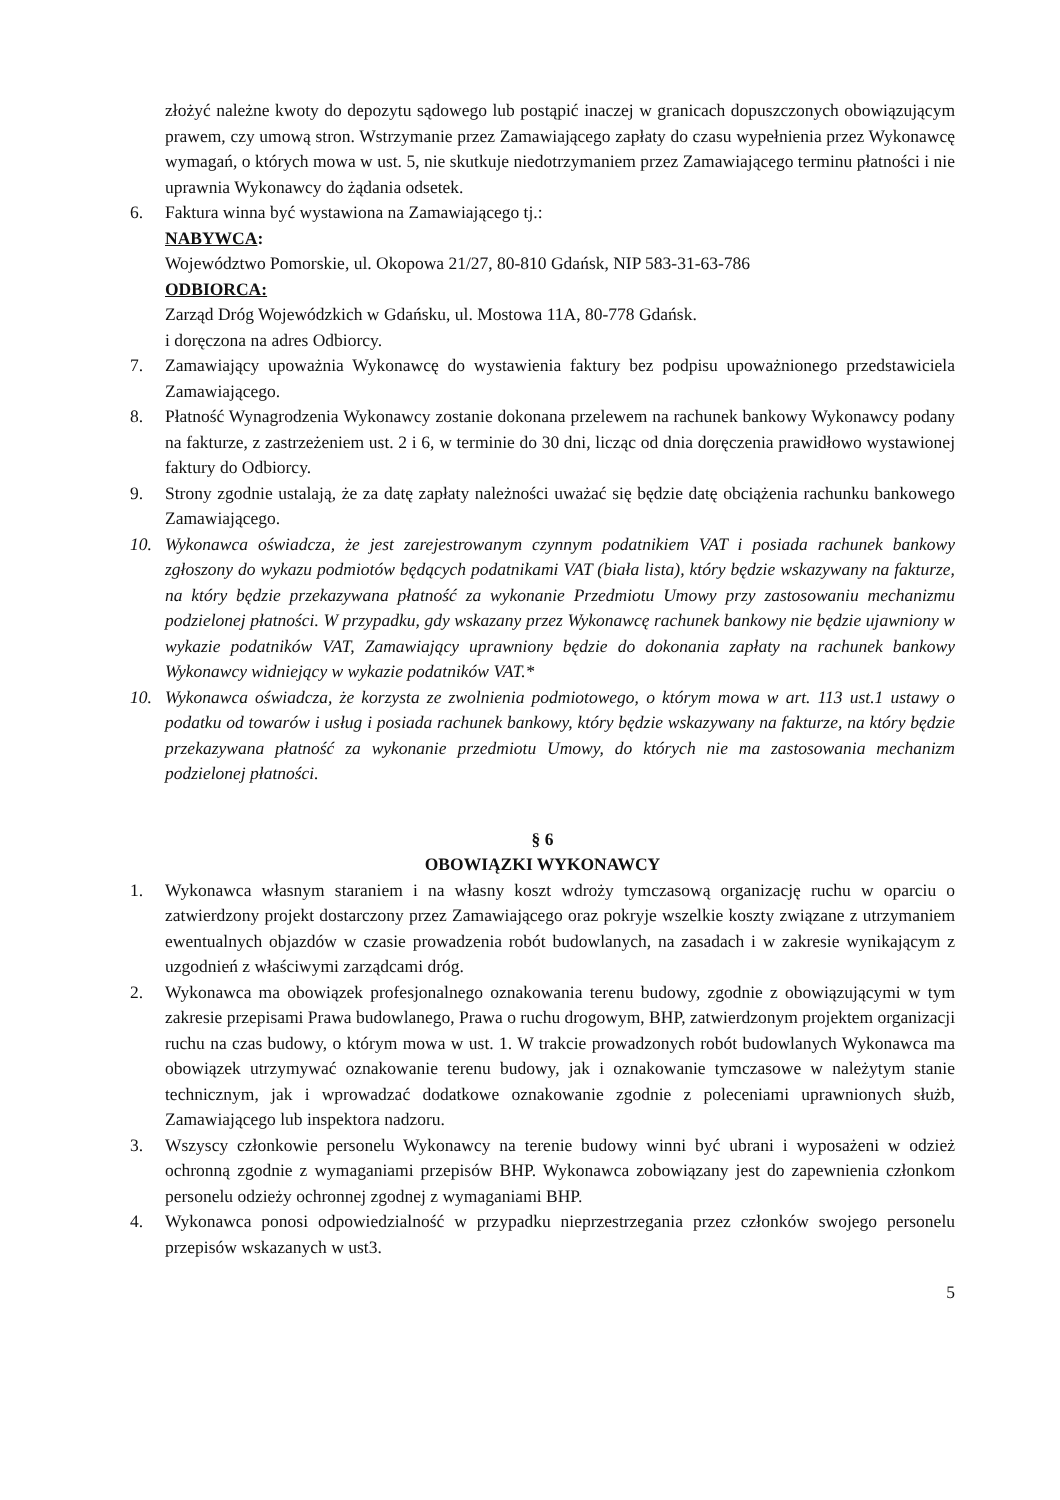złożyć należne kwoty do depozytu sądowego lub postąpić inaczej w granicach dopuszczonych obowiązującym prawem, czy umową stron. Wstrzymanie przez Zamawiającego zapłaty do czasu wypełnienia przez Wykonawcę wymagań, o których mowa w ust. 5, nie skutkuje niedotrzymaniem przez Zamawiającego terminu płatności i nie uprawnia Wykonawcy do żądania odsetek.
6. Faktura winna być wystawiona na Zamawiającego tj.:
NABYWCA:
Województwo Pomorskie, ul. Okopowa 21/27, 80-810 Gdańsk, NIP 583-31-63-786
ODBIORCA:
Zarząd Dróg Wojewódzkich w Gdańsku, ul. Mostowa 11A, 80-778 Gdańsk.
i doręczona na adres Odbiorcy.
7. Zamawiający upoważnia Wykonawcę do wystawienia faktury bez podpisu upoważnionego przedstawiciela Zamawiającego.
8. Płatność Wynagrodzenia Wykonawcy zostanie dokonana przelewem na rachunek bankowy Wykonawcy podany na fakturze, z zastrzeżeniem ust. 2 i 6, w terminie do 30 dni, licząc od dnia doręczenia prawidłowo wystawionej faktury do Odbiorcy.
9. Strony zgodnie ustalają, że za datę zapłaty należności uważać się będzie datę obciążenia rachunku bankowego Zamawiającego.
10. Wykonawca oświadcza, że jest zarejestrowanym czynnym podatnikiem VAT i posiada rachunek bankowy zgłoszony do wykazu podmiotów będących podatnikami VAT (biała lista), który będzie wskazywany na fakturze, na który będzie przekazywana płatność za wykonanie Przedmiotu Umowy przy zastosowaniu mechanizmu podzielonej płatności. W przypadku, gdy wskazany przez Wykonawcę rachunek bankowy nie będzie ujawniony w wykazie podatników VAT, Zamawiający uprawniony będzie do dokonania zapłaty na rachunek bankowy Wykonawcy widniejący w wykazie podatników VAT.*
10. Wykonawca oświadcza, że korzysta ze zwolnienia podmiotowego, o którym mowa w art. 113 ust.1 ustawy o podatku od towarów i usług i posiada rachunek bankowy, który będzie wskazywany na fakturze, na który będzie przekazywana płatność za wykonanie przedmiotu Umowy, do których nie ma zastosowania mechanizm podzielonej płatności.
§ 6
OBOWIĄZKI WYKONAWCY
1. Wykonawca własnym staraniem i na własny koszt wdroży tymczasową organizację ruchu w oparciu o zatwierdzony projekt dostarczony przez Zamawiającego oraz pokryje wszelkie koszty związane z utrzymaniem ewentualnych objazdów w czasie prowadzenia robót budowlanych, na zasadach i w zakresie wynikającym z uzgodnień z właściwymi zarządcami dróg.
2. Wykonawca ma obowiązek profesjonalnego oznakowania terenu budowy, zgodnie z obowiązującymi w tym zakresie przepisami Prawa budowlanego, Prawa o ruchu drogowym, BHP, zatwierdzonym projektem organizacji ruchu na czas budowy, o którym mowa w ust. 1. W trakcie prowadzonych robót budowlanych Wykonawca ma obowiązek utrzymywać oznakowanie terenu budowy, jak i oznakowanie tymczasowe w należytym stanie technicznym, jak i wprowadzać dodatkowe oznakowanie zgodnie z poleceniami uprawnionych służb, Zamawiającego lub inspektora nadzoru.
3. Wszyscy członkowie personelu Wykonawcy na terenie budowy winni być ubrani i wyposażeni w odzież ochronną zgodnie z wymaganiami przepisów BHP. Wykonawca zobowiązany jest do zapewnienia członkom personelu odzieży ochronnej zgodnej z wymaganiami BHP.
4. Wykonawca ponosi odpowiedzialność w przypadku nieprzestrzegania przez członków swojego personelu przepisów wskazanych w ust3.
5